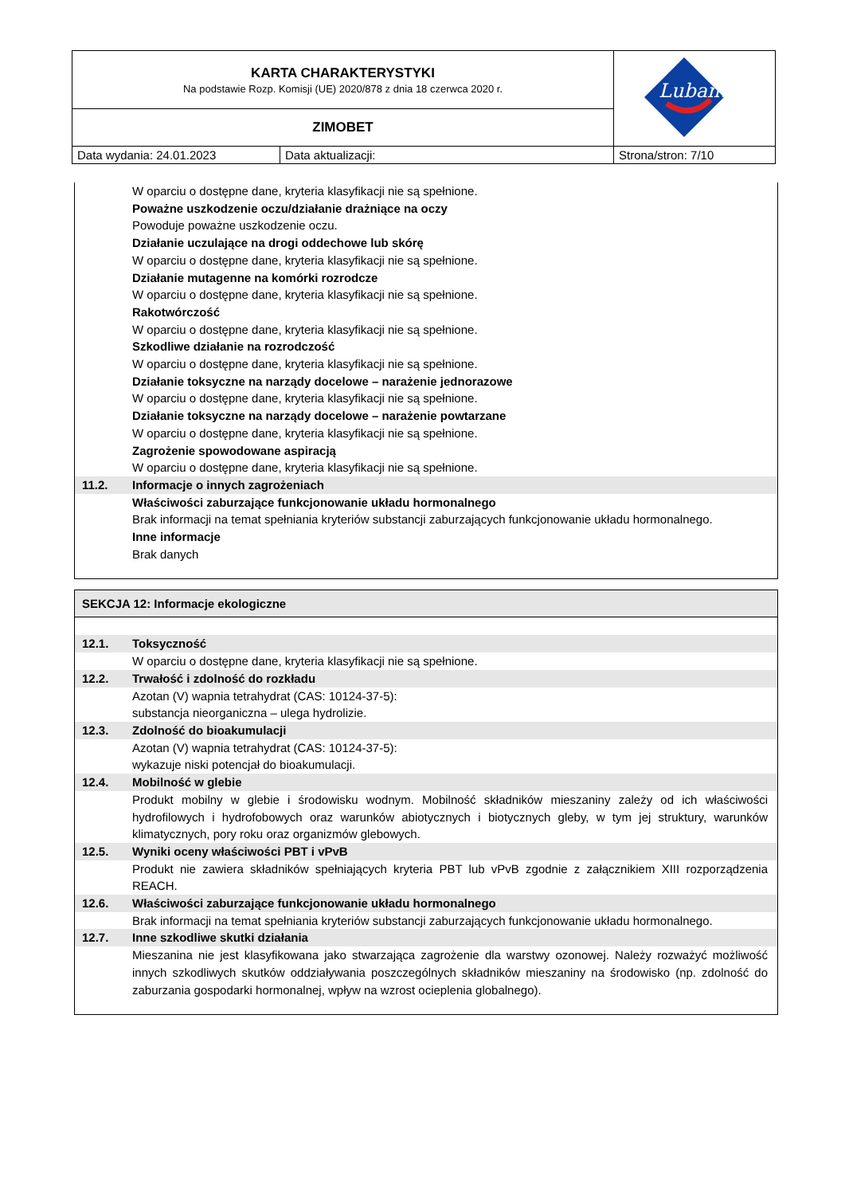| KARTA CHARAKTERYSTYKI Na podstawie Rozp. Komisji (UE) 2020/878 z dnia 18 czerwca 2020 r. | | Lubanta |
| ZIMOBET | | |
| Data wydania: 24.01.2023 | Data aktualizacji: | Strona/stron: 7/10 |
W oparciu o dostępne dane, kryteria klasyfikacji nie są spełnione.
Poważne uszkodzenie oczu/działanie drażniące na oczy
Powoduje poważne uszkodzenie oczu.
Działanie uczulające na drogi oddechowe lub skórę
W oparciu o dostępne dane, kryteria klasyfikacji nie są spełnione.
Działanie mutagenne na komórki rozrodcze
W oparciu o dostępne dane, kryteria klasyfikacji nie są spełnione.
Rakotwórczość
W oparciu o dostępne dane, kryteria klasyfikacji nie są spełnione.
Szkodliwe działanie na rozrodczość
W oparciu o dostępne dane, kryteria klasyfikacji nie są spełnione.
Działanie toksyczne na narządy docelowe – narażenie jednorazowe
W oparciu o dostępne dane, kryteria klasyfikacji nie są spełnione.
Działanie toksyczne na narządy docelowe – narażenie powtarzane
W oparciu o dostępne dane, kryteria klasyfikacji nie są spełnione.
Zagrożenie spowodowane aspiracją
W oparciu o dostępne dane, kryteria klasyfikacji nie są spełnione.
11.2. Informacje o innych zagrożeniach
Właściwości zaburzające funkcjonowanie układu hormonalnego
Brak informacji na temat spełniania kryteriów substancji zaburzających funkcjonowanie układu hormonalnego.
Inne informacje
Brak danych
SEKCJA 12: Informacje ekologiczne
12.1. Toksyczność
W oparciu o dostępne dane, kryteria klasyfikacji nie są spełnione.
12.2. Trwałość i zdolność do rozkładu
Azotan (V) wapnia tetrahydrat (CAS: 10124-37-5):
substancja nieorganiczna – ulega hydrolizie.
12.3. Zdolność do bioakumulacji
Azotan (V) wapnia tetrahydrat (CAS: 10124-37-5):
wykazuje niski potencjał do bioakumulacji.
12.4. Mobilność w glebie
Produkt mobilny w glebie i środowisku wodnym. Mobilność składników mieszaniny zależy od ich właściwości hydrofilowych i hydrofobowych oraz warunków abiotycznych i biotycznych gleby, w tym jej struktury, warunków klimatycznych, pory roku oraz organizmów glebowych.
12.5. Wyniki oceny właściwości PBT i vPvB
Produkt nie zawiera składników spełniających kryteria PBT lub vPvB zgodnie z załącznikiem XIII rozporządzenia REACH.
12.6. Właściwości zaburzające funkcjonowanie układu hormonalnego
Brak informacji na temat spełniania kryteriów substancji zaburzających funkcjonowanie układu hormonalnego.
12.7. Inne szkodliwe skutki działania
Mieszanina nie jest klasyfikowana jako stwarzająca zagrożenie dla warstwy ozonowej. Należy rozważyć możliwość innych szkodliwych skutków oddziaływania poszczególnych składników mieszaniny na środowisko (np. zdolność do zaburzania gospodarki hormonalnej, wpływ na wzrost ocieplenia globalnego).